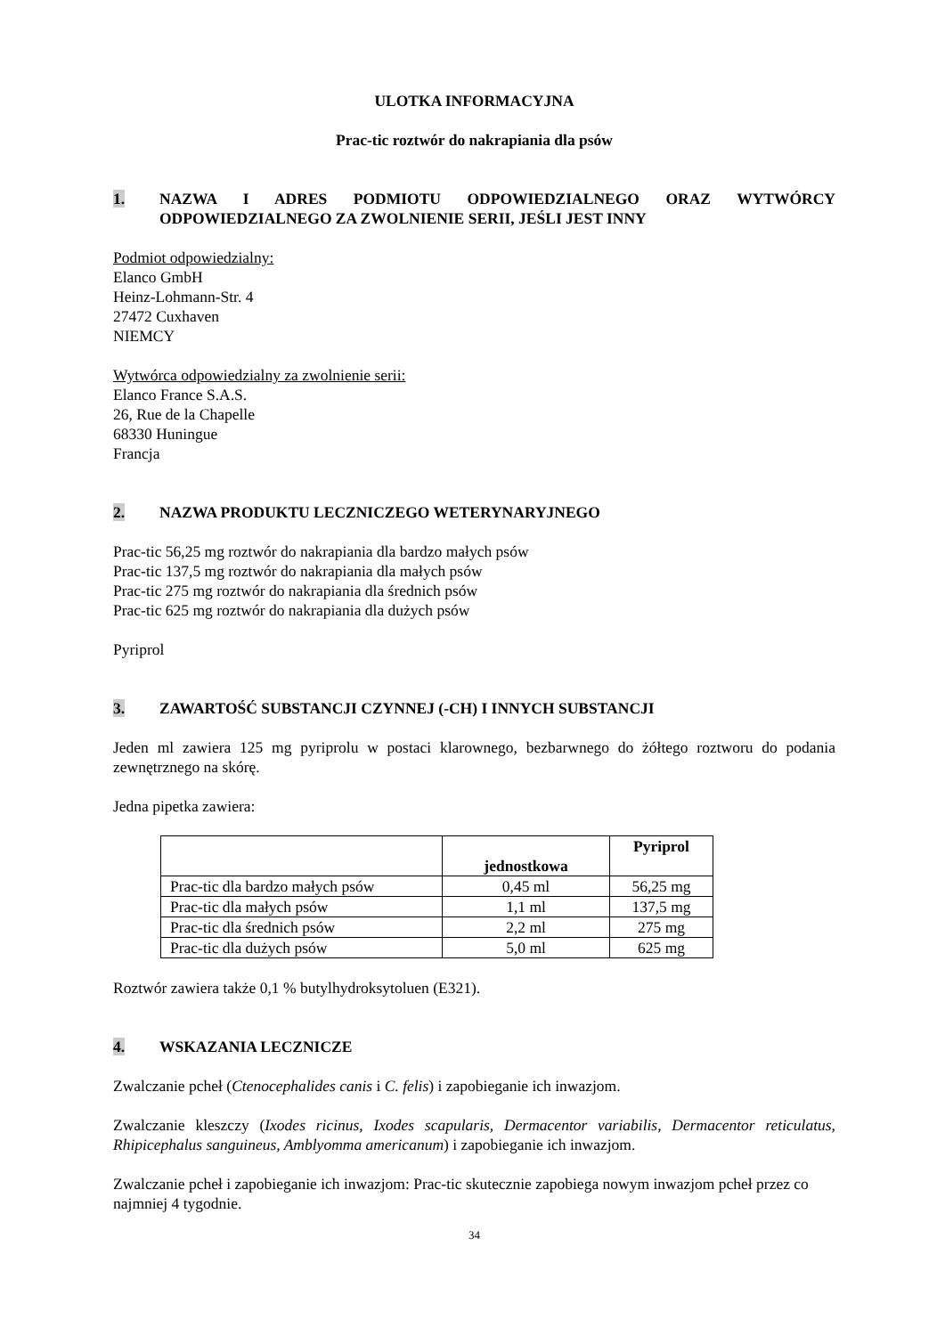ULOTKA INFORMACYJNA
Prac-tic roztwór do nakrapiania dla psów
1. NAZWA I ADRES PODMIOTU ODPOWIEDZIALNEGO ORAZ WYTWÓRCY ODPOWIEDZIALNEGO ZA ZWOLNIENIE SERII, JEŚLI JEST INNY
Podmiot odpowiedzialny:
Elanco GmbH
Heinz-Lohmann-Str. 4
27472 Cuxhaven
NIEMCY
Wytwórca odpowiedzialny za zwolnienie serii:
Elanco France S.A.S.
26, Rue de la Chapelle
68330 Huningue
Francja
2. NAZWA PRODUKTU LECZNICZEGO WETERYNARYJNEGO
Prac-tic 56,25 mg roztwór do nakrapiania dla bardzo małych psów
Prac-tic 137,5 mg roztwór do nakrapiania dla małych psów
Prac-tic 275 mg roztwór do nakrapiania dla średnich psów
Prac-tic 625 mg roztwór do nakrapiania dla dużych psów
Pyriprol
3. ZAWARTOŚĆ SUBSTANCJI CZYNNEJ (-CH) I INNYCH SUBSTANCJI
Jeden ml zawiera 125 mg pyriprolu w postaci klarownego, bezbarwnego do żółtego roztworu do podania zewnętrznego na skórę.
Jedna pipetka zawiera:
| | jednostkowa | Pyriprol |
| --- | --- | --- |
| Prac-tic dla bardzo małych psów | 0,45 ml | 56,25 mg |
| Prac-tic dla małych psów | 1,1 ml | 137,5 mg |
| Prac-tic dla średnich psów | 2,2 ml | 275 mg |
| Prac-tic dla dużych psów | 5,0 ml | 625 mg |
Roztwór zawiera także 0,1 % butylhydroksytoluen (E321).
4. WSKAZANIA LECZNICZE
Zwalczanie pcheł (Ctenocephalides canis i C. felis) i zapobieganie ich inwazjom.
Zwalczanie kleszczy (Ixodes ricinus, Ixodes scapularis, Dermacentor variabilis, Dermacentor reticulatus, Rhipicephalus sanguineus, Amblyomma americanum) i zapobieganie ich inwazjom.
Zwalczanie pcheł i zapobieganie ich inwazjom: Prac-tic skutecznie zapobiega nowym inwazjom pcheł przez co najmniej 4 tygodnie.
34